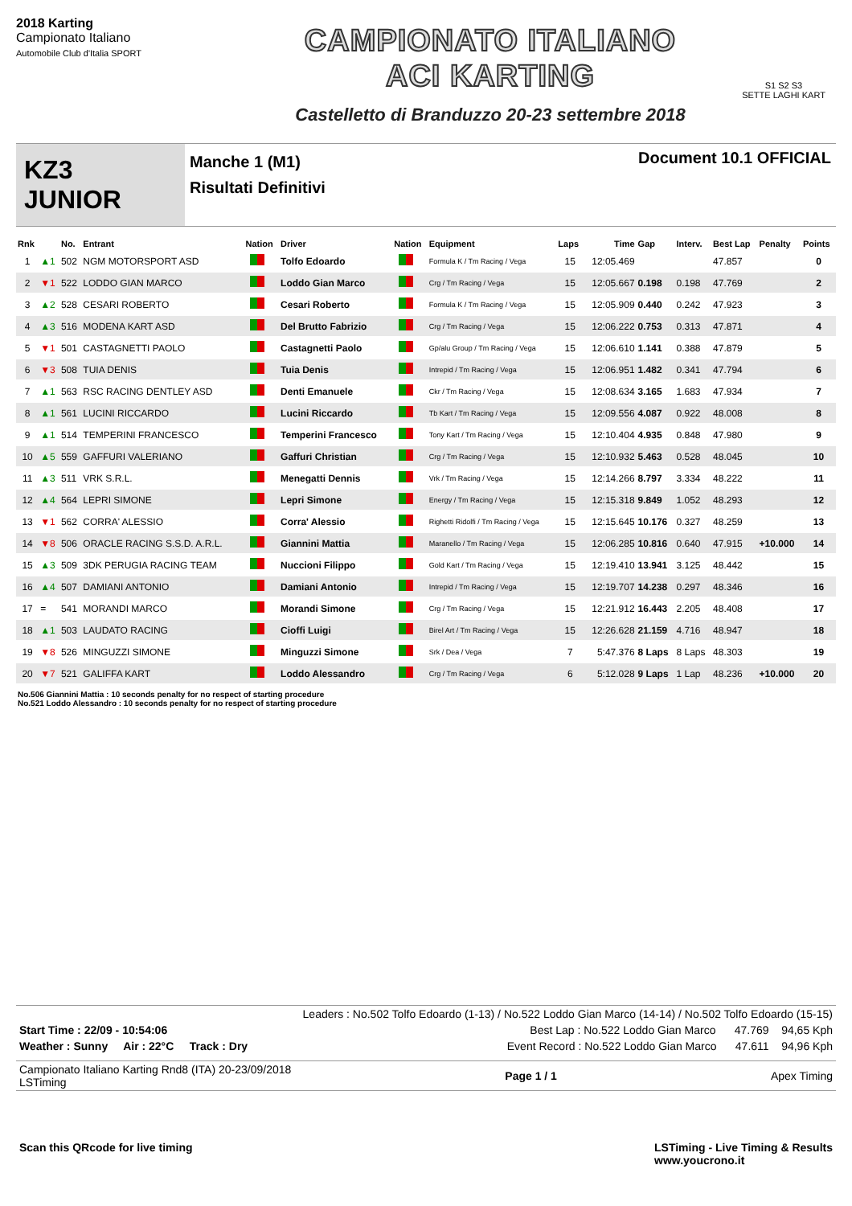2018 Karting
Campionato Italiano
Automobile Club d'Italia SPORT
CAMPIONATO ITALIANO
ACI KARTING
Castelletto di Branduzzo 20-23 settembre 2018
S1 S2 S3
SETTE LAGHI KART
KZ3 JUNIOR
Manche 1 (M1)
Risultati Definitivi
Document 10.1 OFFICIAL
| Rnk | | No. | Entrant | Nation | Driver | Nation | Equipment | Laps | Time | Gap | Interv. | Best Lap | Penalty | Points |
| --- | --- | --- | --- | --- | --- | --- | --- | --- | --- | --- | --- | --- | --- | --- |
| 1 | ▲1 | 502 | NGM MOTORSPORT ASD | | Tolfo Edoardo | | Formula K / Tm Racing / Vega | 15 | 12:05.469 | | | 47.857 | | 0 |
| 2 | ▼1 | 522 | LODDO GIAN MARCO | | Loddo Gian Marco | | Crg / Tm Racing / Vega | 15 | 12:05.667 | 0.198 | 0.198 | 47.769 | | 2 |
| 3 | ▲2 | 528 | CESARI ROBERTO | | Cesari Roberto | | Formula K / Tm Racing / Vega | 15 | 12:05.909 | 0.440 | 0.242 | 47.923 | | 3 |
| 4 | ▲3 | 516 | MODENA KART ASD | | Del Brutto Fabrizio | | Crg / Tm Racing / Vega | 15 | 12:06.222 | 0.753 | 0.313 | 47.871 | | 4 |
| 5 | ▼1 | 501 | CASTAGNETTI PAOLO | | Castagnetti Paolo | | Gp/alu Group / Tm Racing / Vega | 15 | 12:06.610 | 1.141 | 0.388 | 47.879 | | 5 |
| 6 | ▼3 | 508 | TUIA DENIS | | Tuia Denis | | Intrepid / Tm Racing / Vega | 15 | 12:06.951 | 1.482 | 0.341 | 47.794 | | 6 |
| 7 | ▲1 | 563 | RSC RACING DENTLEY ASD | | Denti Emanuele | | Ckr / Tm Racing / Vega | 15 | 12:08.634 | 3.165 | 1.683 | 47.934 | | 7 |
| 8 | ▲1 | 561 | LUCINI RICCARDO | | Lucini Riccardo | | Tb Kart / Tm Racing / Vega | 15 | 12:09.556 | 4.087 | 0.922 | 48.008 | | 8 |
| 9 | ▲1 | 514 | TEMPERINI FRANCESCO | | Temperini Francesco | | Tony Kart / Tm Racing / Vega | 15 | 12:10.404 | 4.935 | 0.848 | 47.980 | | 9 |
| 10 | ▲5 | 559 | GAFFURI VALERIANO | | Gaffuri Christian | | Crg / Tm Racing / Vega | 15 | 12:10.932 | 5.463 | 0.528 | 48.045 | | 10 |
| 11 | ▲3 | 511 | VRK S.R.L. | | Menegatti Dennis | | Vrk / Tm Racing / Vega | 15 | 12:14.266 | 8.797 | 3.334 | 48.222 | | 11 |
| 12 | ▲4 | 564 | LEPRI SIMONE | | Lepri Simone | | Energy / Tm Racing / Vega | 15 | 12:15.318 | 9.849 | 1.052 | 48.293 | | 12 |
| 13 | ▼1 | 562 | CORRA' ALESSIO | | Corra' Alessio | | Righetti Ridolfi / Tm Racing / Vega | 15 | 12:15.645 | 10.176 | 0.327 | 48.259 | | 13 |
| 14 | ▼8 | 506 | ORACLE RACING S.S.D. A.R.L. | | Giannini Mattia | | Maranello / Tm Racing / Vega | 15 | 12:06.285 | 10.816 | 0.640 | 47.915 | +10.000 | 14 |
| 15 | ▲3 | 509 | 3DK PERUGIA RACING TEAM | | Nuccioni Filippo | | Gold Kart / Tm Racing / Vega | 15 | 12:19.410 | 13.941 | 3.125 | 48.442 | | 15 |
| 16 | ▲4 | 507 | DAMIANI ANTONIO | | Damiani Antonio | | Intrepid / Tm Racing / Vega | 15 | 12:19.707 | 14.238 | 0.297 | 48.346 | | 16 |
| 17 | = | 541 | MORANDI MARCO | | Morandi Simone | | Crg / Tm Racing / Vega | 15 | 12:21.912 | 16.443 | 2.205 | 48.408 | | 17 |
| 18 | ▲1 | 503 | LAUDATO RACING | | Cioffi Luigi | | Birel Art / Tm Racing / Vega | 15 | 12:26.628 | 21.159 | 4.716 | 48.947 | | 18 |
| 19 | ▼8 | 526 | MINGUZZI SIMONE | | Minguzzi Simone | | Srk / Dea / Vega | 7 | 5:47.376 | 8 Laps | 8 Laps | 48.303 | | 19 |
| 20 | ▼7 | 521 | GALIFFA KART | | Loddo Alessandro | | Crg / Tm Racing / Vega | 6 | 5:12.028 | 9 Laps | 1 Lap | 48.236 | +10.000 | 20 |
No.506 Giannini Mattia : 10 seconds penalty for no respect of starting procedure
No.521 Loddo Alessandro : 10 seconds penalty for no respect of starting procedure
Leaders : No.502 Tolfo Edoardo (1-13) / No.522 Loddo Gian Marco (14-14) / No.502 Tolfo Edoardo (15-15)
Start Time : 22/09 - 10:54:06 Best Lap : No.522 Loddo Gian Marco 47.769 94,65 Kph
Weather : Sunny Air : 22°C Track : Dry Event Record : No.522 Loddo Gian Marco 47.611 94,96 Kph
Campionato Italiano Karting Rnd8 (ITA) 20-23/09/2018
LSTiming Page 1 / 1 Apex Timing
Scan this QRcode for live timing LSTiming - Live Timing & Results
www.youcrono.it